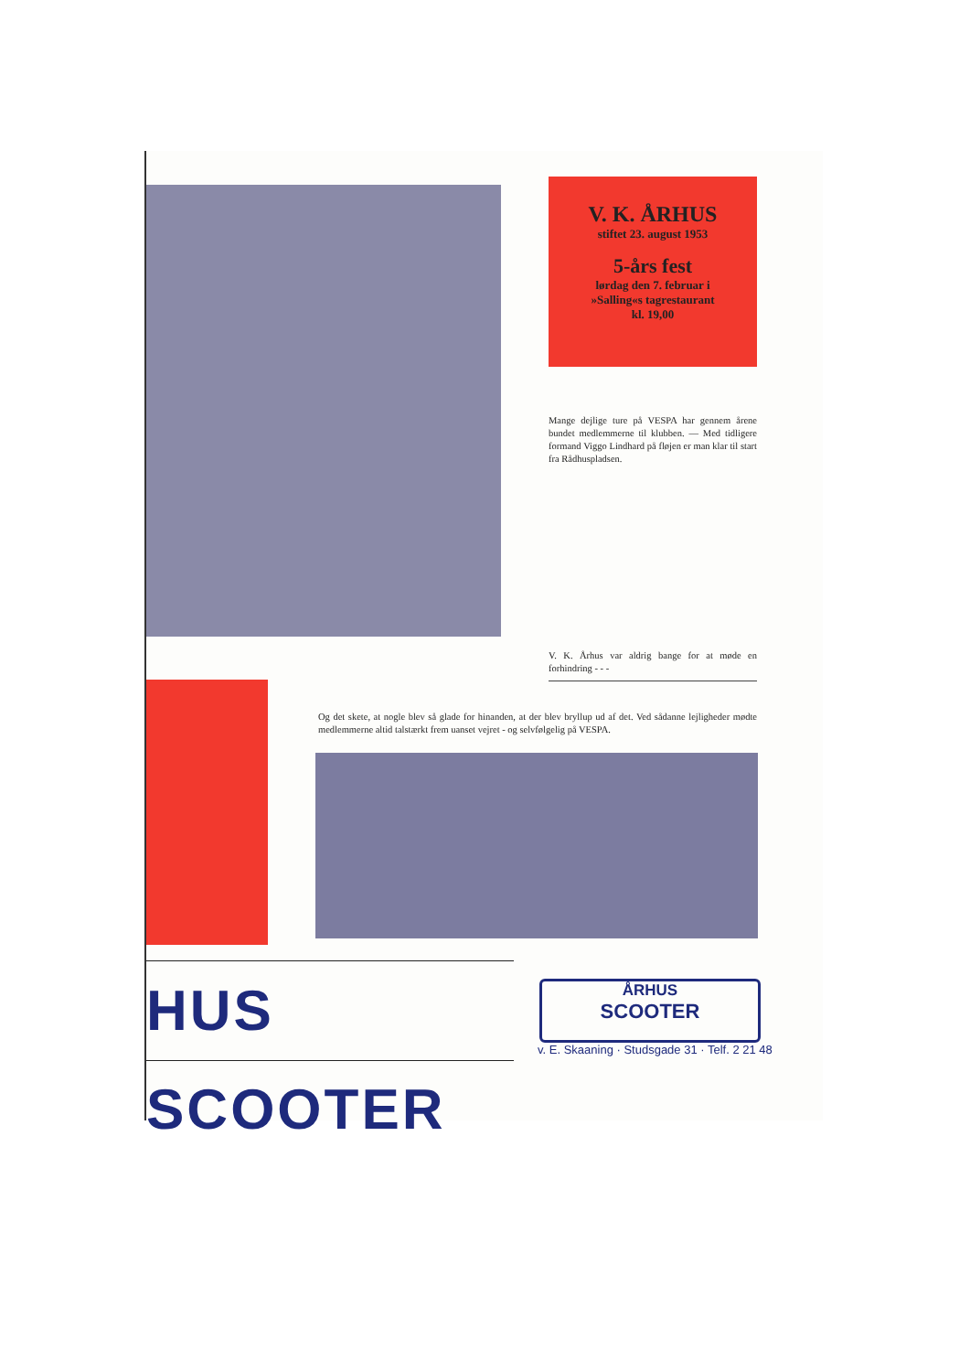V. K. ÅRHUS
stiftet 23. august 1953
5-års fest
lørdag den 7. februar i
»Salling«s tagrestaurant
kl. 19,00
Mange dejlige ture på VESPA har gennem årene bundet medlemmerne til klubben. — Med tidligere formand Viggo Lindhard på fløjen er man klar til start fra Rådhuspladsen.
V. K. Århus var aldrig bange for at møde en forhindring - - -
Og det skete, at nogle blev så glade for hinanden, at der blev bryllup ud af det. Ved sådanne lejligheder mødte medlemmerne altid talstærkt frem uanset vejret - og selvfølgelig på VESPA.
HUS SCOOTER
ÅRHUS
SCOOTER
v. E. Skaaning · Studsgade 31 · Telf. 2 21 48